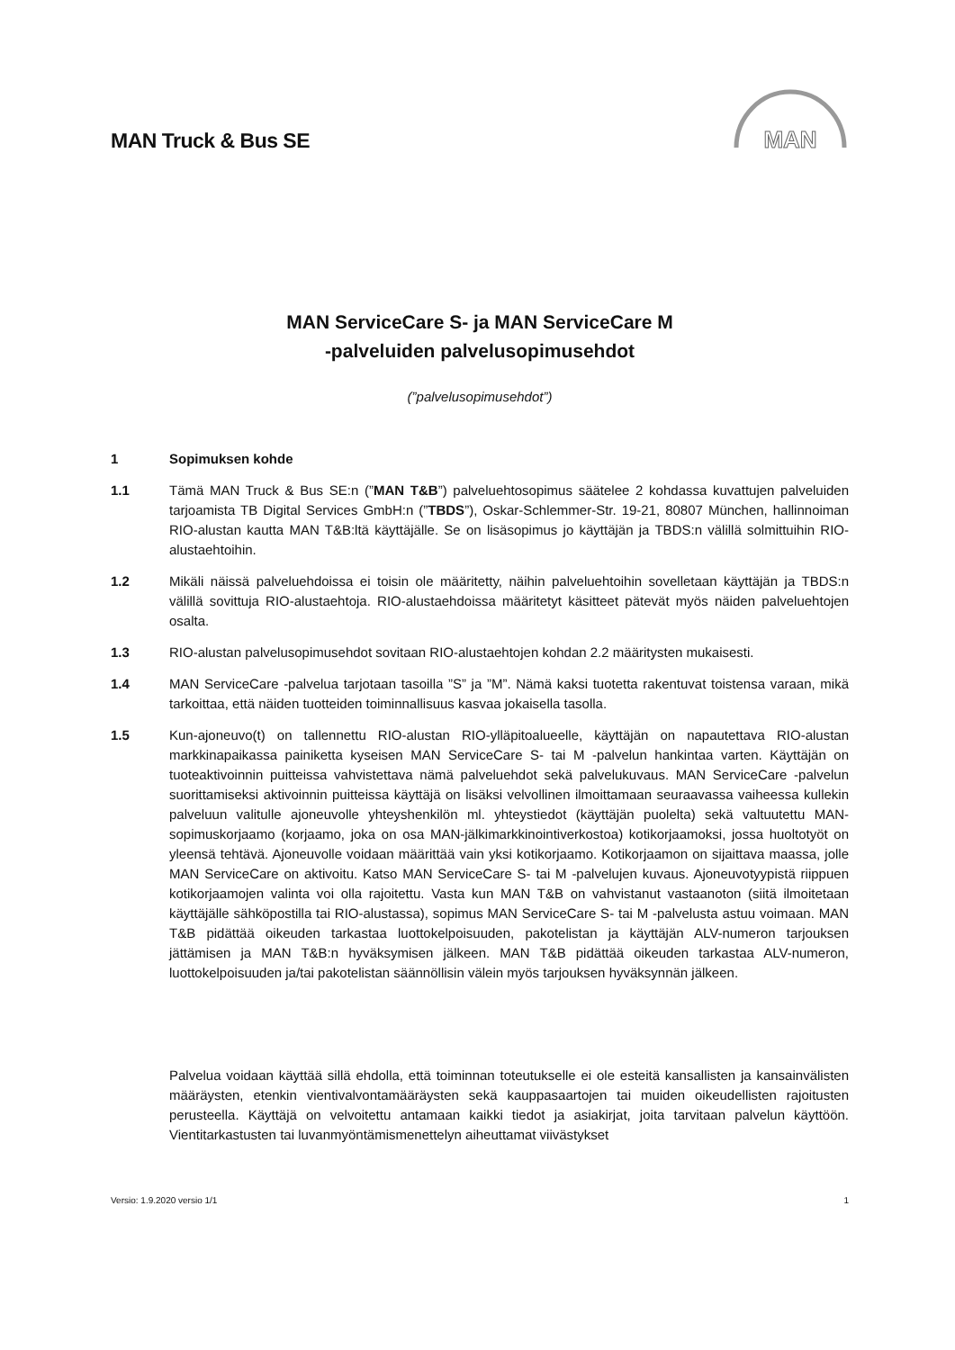MAN Truck & Bus SE
MAN
MAN ServiceCare S- ja MAN ServiceCare M
-palveluiden palvelusopimusehdot
(”palvelusopimusehdot”)
1 Sopimuksen kohde
1.1 Tämä MAN Truck & Bus SE:n (”MAN T&B”) palveluehtosopimus säätelee 2 kohdassa kuvattujen palveluiden tarjoamista TB Digital Services GmbH:n (”TBDS”), Oskar-Schlemmer-Str. 19-21, 80807 München, hallinnoiman RIO-alustan kautta MAN T&B:ltä käyttäjälle. Se on lisäsopimus jo käyttäjän ja TBDS:n välillä solmittuihin RIO-alustaehtoihin.
1.2 Mikäli näissä palveluehdoissa ei toisin ole määritetty, näihin palveluehtoihin sovelletaan käyttäjän ja TBDS:n välillä sovittuja RIO-alustaehtoja. RIO-alustaehdoissa määritetyt käsitteet pätevät myös näiden palveluehtojen osalta.
1.3 RIO-alustan palvelusopimusehdot sovitaan RIO-alustaehtojen kohdan 2.2 määritysten mukaisesti.
1.4 MAN ServiceCare -palvelua tarjotaan tasoilla ”S” ja ”M”. Nämä kaksi tuotetta rakentuvat toistensa varaan, mikä tarkoittaa, että näiden tuotteiden toiminnallisuus kasvaa jokaisella tasolla.
1.5 Kun-ajoneuvo(t) on tallennettu RIO-alustan RIO-ylläpitoalueelle, käyttäjän on napautettava RIO-alustan markkinapaikassa painiketta kyseisen MAN ServiceCare S- tai M -palvelun hankintaa varten. Käyttäjän on tuoteaktivoinnin puitteissa vahvistettava nämä palveluehdot sekä palvelukuvaus. MAN ServiceCare -palvelun suorittamiseksi aktivoinnin puitteissa käyttäjä on lisäksi velvollinen ilmoittamaan seuraavassa vaiheessa kullekin palveluun valitulle ajoneuvolle yhteyshenkilön ml. yhteystiedot (käyttäjän puolelta) sekä valtuutettu MAN-sopimuskorjaamo (korjaamo, joka on osa MAN-jälkimarkkinointiverkostoa) kotikorjaamoksi, jossa huoltotyöt on yleensä tehtävä. Ajoneuvolle voidaan määrittää vain yksi kotikorjaamo. Kotikorjaamon on sijaittava maassa, jolle MAN ServiceCare on aktivoitu. Katso MAN ServiceCare S- tai M -palvelujen kuvaus. Ajoneuvotyypistä riippuen kotikorjaamojen valinta voi olla rajoitettu. Vasta kun MAN T&B on vahvistanut vastaanoton (siitä ilmoitetaan käyttäjälle sähköpostilla tai RIO-alustassa), sopimus MAN ServiceCare S- tai M -palvelusta astuu voimaan. MAN T&B pidättää oikeuden tarkastaa luottokelpoisuuden, pakotelistan ja käyttäjän ALV-numeron tarjouksen jättämisen ja MAN T&B:n hyväksymisen jälkeen. MAN T&B pidättää oikeuden tarkastaa ALV-numeron, luottokelpoisuuden ja/tai pakotelistan säännöllisin välein myös tarjouksen hyväksynnän jälkeen.
Palvelua voidaan käyttää sillä ehdolla, että toiminnan toteutukselle ei ole esteitä kansallisten ja kansainvälisten määräysten, etenkin vientivalvontamääräysten sekä kauppasaartojen tai muiden oikeudellisten rajoitusten perusteella. Käyttäjä on velvoitettu antamaan kaikki tiedot ja asiakirjat, joita tarvitaan palvelun käyttöön. Vientitarkastusten tai luvanmyöntämismenettelyn aiheuttamat viivästykset
Versio: 1.9.2020 versio 1/1 1